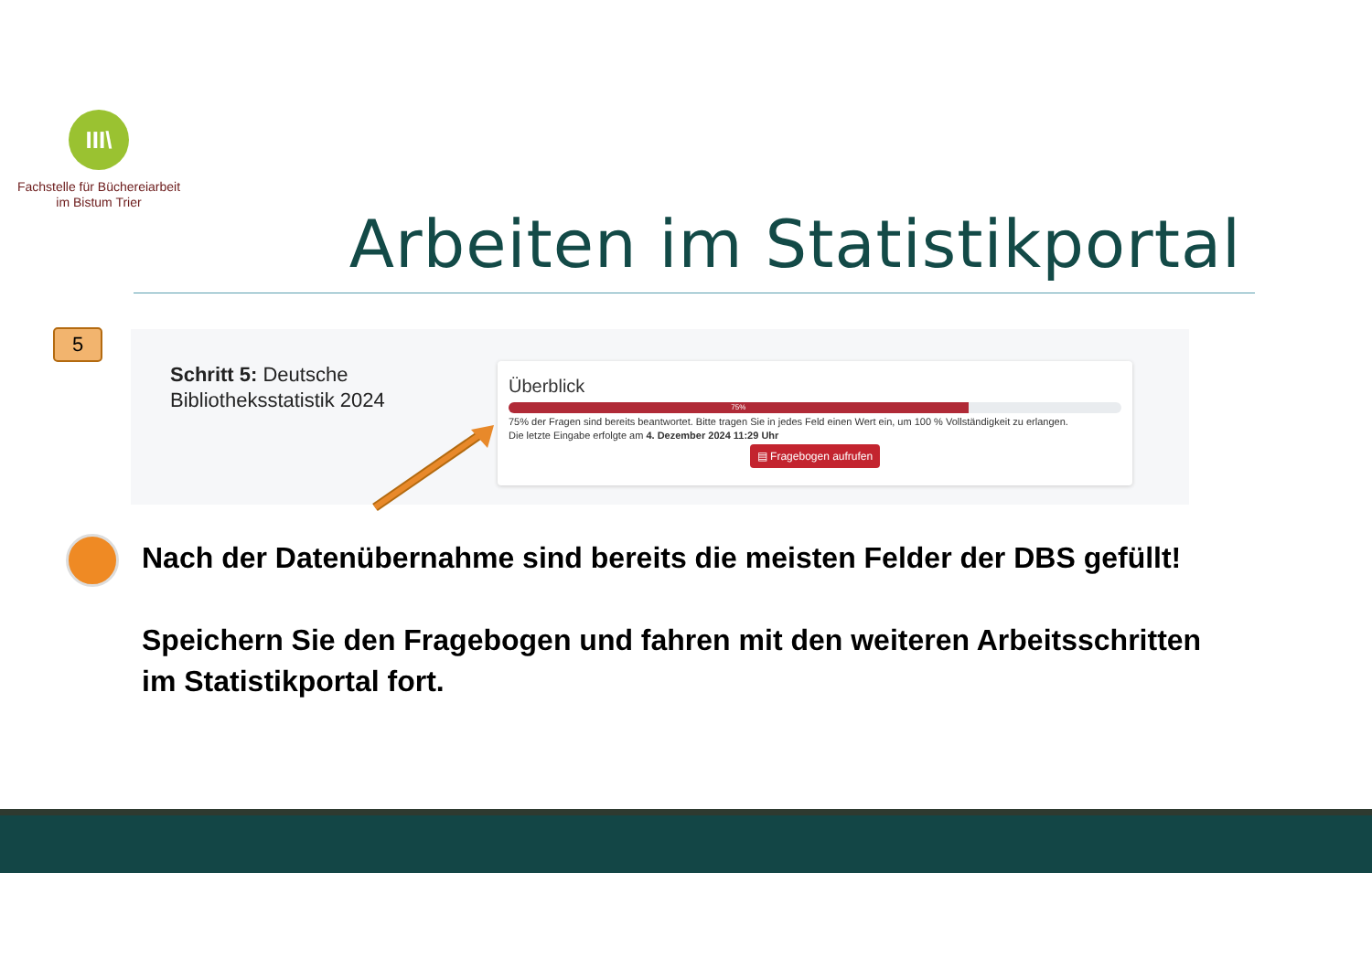III\
Fachstelle für Büchereiarbeit
im Bistum Trier
Arbeiten im Statistikportal
5
Schritt 5: Deutsche
Bibliotheksstatistik 2024
Überblick
75%
75% der Fragen sind bereits beantwortet. Bitte tragen Sie in jedes Feld einen Wert ein, um 100 % Vollständigkeit zu erlangen.
Die letzte Eingabe erfolgte am 4. Dezember 2024 11:29 Uhr
▤ Fragebogen aufrufen
Nach der Datenübernahme sind bereits die meisten Felder der DBS gefüllt!
Speichern Sie den Fragebogen und fahren mit den weiteren Arbeitsschritten im Statistikportal fort.